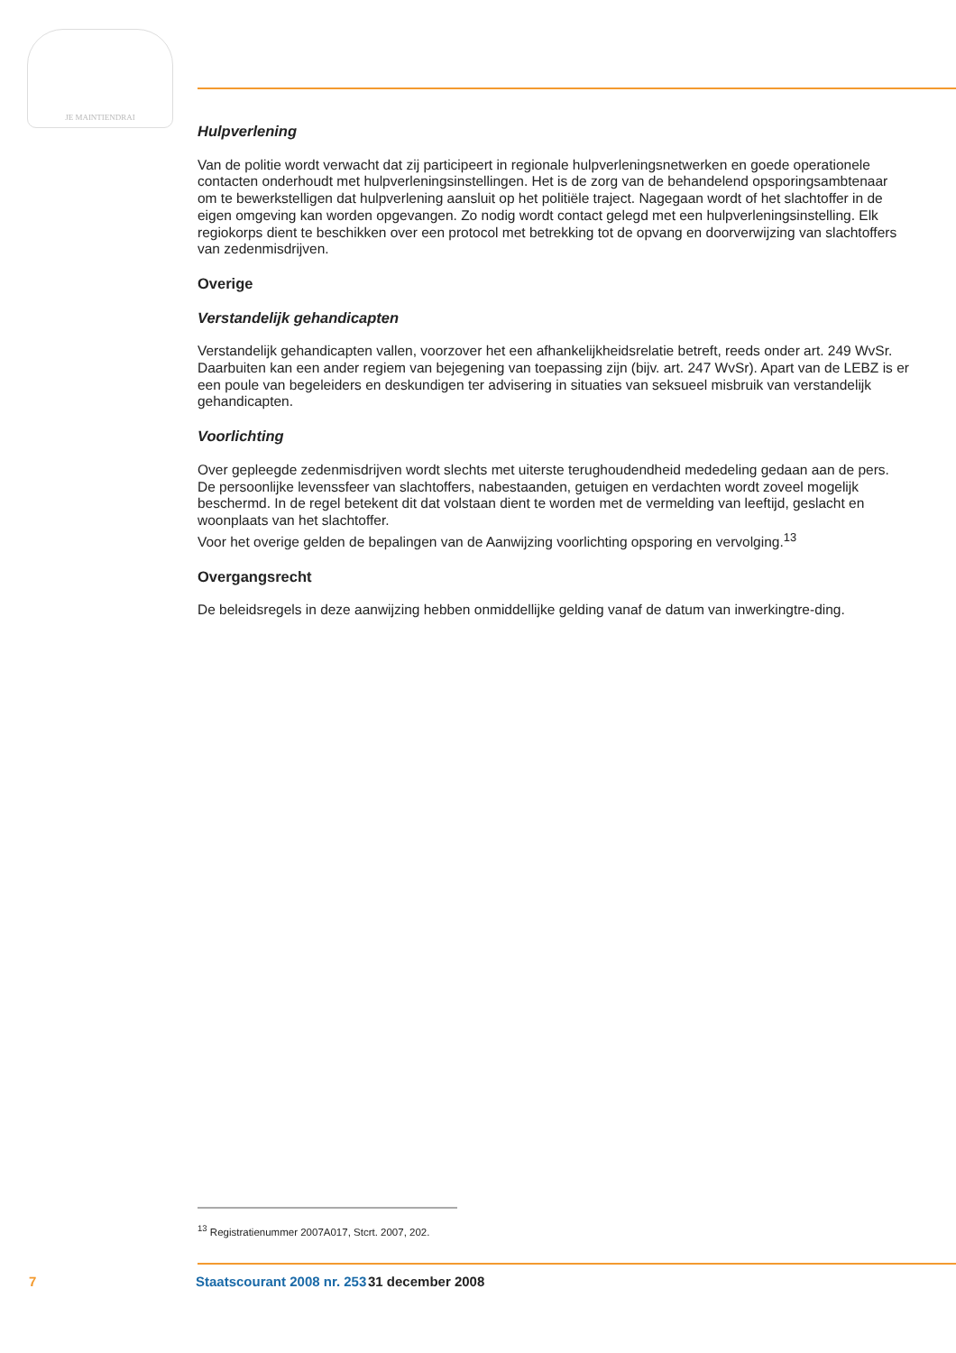JE MAINTIENDRAI
Hulpverlening
Van de politie wordt verwacht dat zij participeert in regionale hulpverleningsnetwerken en goede operationele contacten onderhoudt met hulpverleningsinstellingen. Het is de zorg van de behandelend opsporingsambtenaar om te bewerkstelligen dat hulpverlening aansluit op het politiële traject. Nagegaan wordt of het slachtoffer in de eigen omgeving kan worden opgevangen. Zo nodig wordt contact gelegd met een hulpverleningsinstelling. Elk regiokorps dient te beschikken over een protocol met betrekking tot de opvang en doorverwijzing van slachtoffers van zedenmisdrijven.
Overige
Verstandelijk gehandicapten
Verstandelijk gehandicapten vallen, voorzover het een afhankelijkheidsrelatie betreft, reeds onder art. 249 WvSr. Daarbuiten kan een ander regiem van bejegening van toepassing zijn (bijv. art. 247 WvSr). Apart van de LEBZ is er een poule van begeleiders en deskundigen ter advisering in situaties van seksueel misbruik van verstandelijk gehandicapten.
Voorlichting
Over gepleegde zedenmisdrijven wordt slechts met uiterste terughoudendheid mededeling gedaan aan de pers. De persoonlijke levenssfeer van slachtoffers, nabestaanden, getuigen en verdachten wordt zoveel mogelijk beschermd. In de regel betekent dit dat volstaan dient te worden met de vermelding van leeftijd, geslacht en woonplaats van het slachtoffer.
Voor het overige gelden de bepalingen van de Aanwijzing voorlichting opsporing en vervolging.<sup>13</sup>
Overgangsrecht
De beleidsregels in deze aanwijzing hebben onmiddellijke gelding vanaf de datum van inwerkingtre-ding.
<sup>13</sup> Registratienummer 2007A017, Stcrt. 2007, 202.
7 Staatscourant 2008 nr. 253 31 december 2008